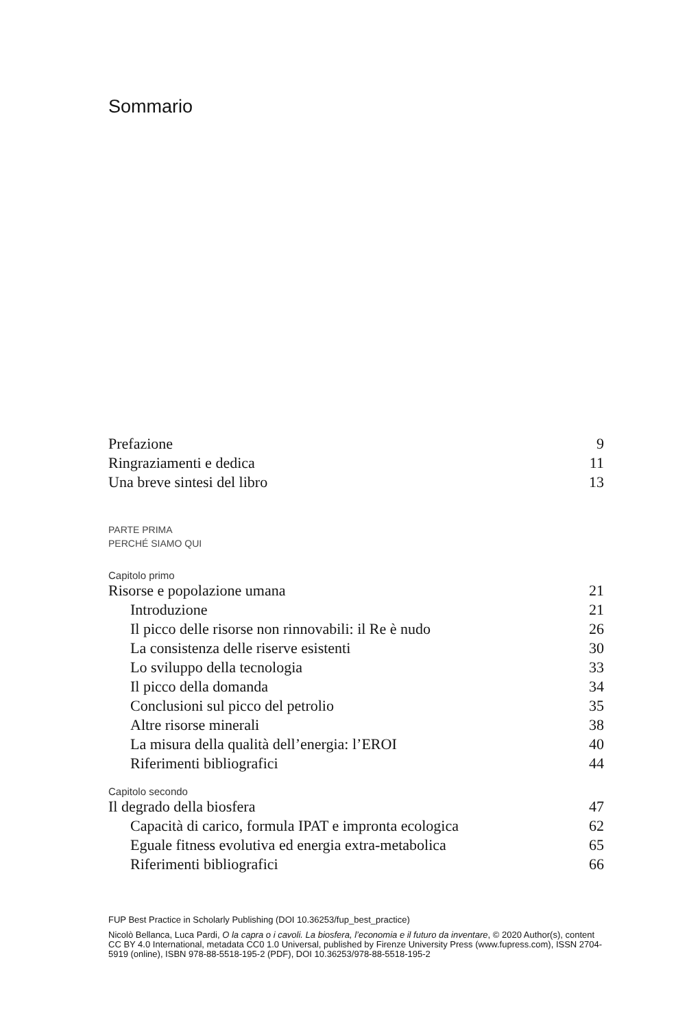Sommario
Prefazione 9
Ringraziamenti e dedica 11
Una breve sintesi del libro 13
PARTE PRIMA
PERCHÉ SIAMO QUI
Capitolo primo
Risorse e popolazione umana 21
Introduzione 21
Il picco delle risorse non rinnovabili: il Re è nudo 26
La consistenza delle riserve esistenti 30
Lo sviluppo della tecnologia 33
Il picco della domanda 34
Conclusioni sul picco del petrolio 35
Altre risorse minerali 38
La misura della qualità dell’energia: l’EROI 40
Riferimenti bibliografici 44
Capitolo secondo
Il degrado della biosfera 47
Capacità di carico, formula IPAT e impronta ecologica 62
Eguale fitness evolutiva ed energia extra-metabolica 65
Riferimenti bibliografici 66
FUP Best Practice in Scholarly Publishing (DOI 10.36253/fup_best_practice)
Nicolò Bellanca, Luca Pardi, O la capra o i cavoli. La biosfera, l’economia e il futuro da inventare, © 2020 Author(s), content CC BY 4.0 International, metadata CC0 1.0 Universal, published by Firenze University Press (www.fupress.com), ISSN 2704-5919 (online), ISBN 978-88-5518-195-2 (PDF), DOI 10.36253/978-88-5518-195-2